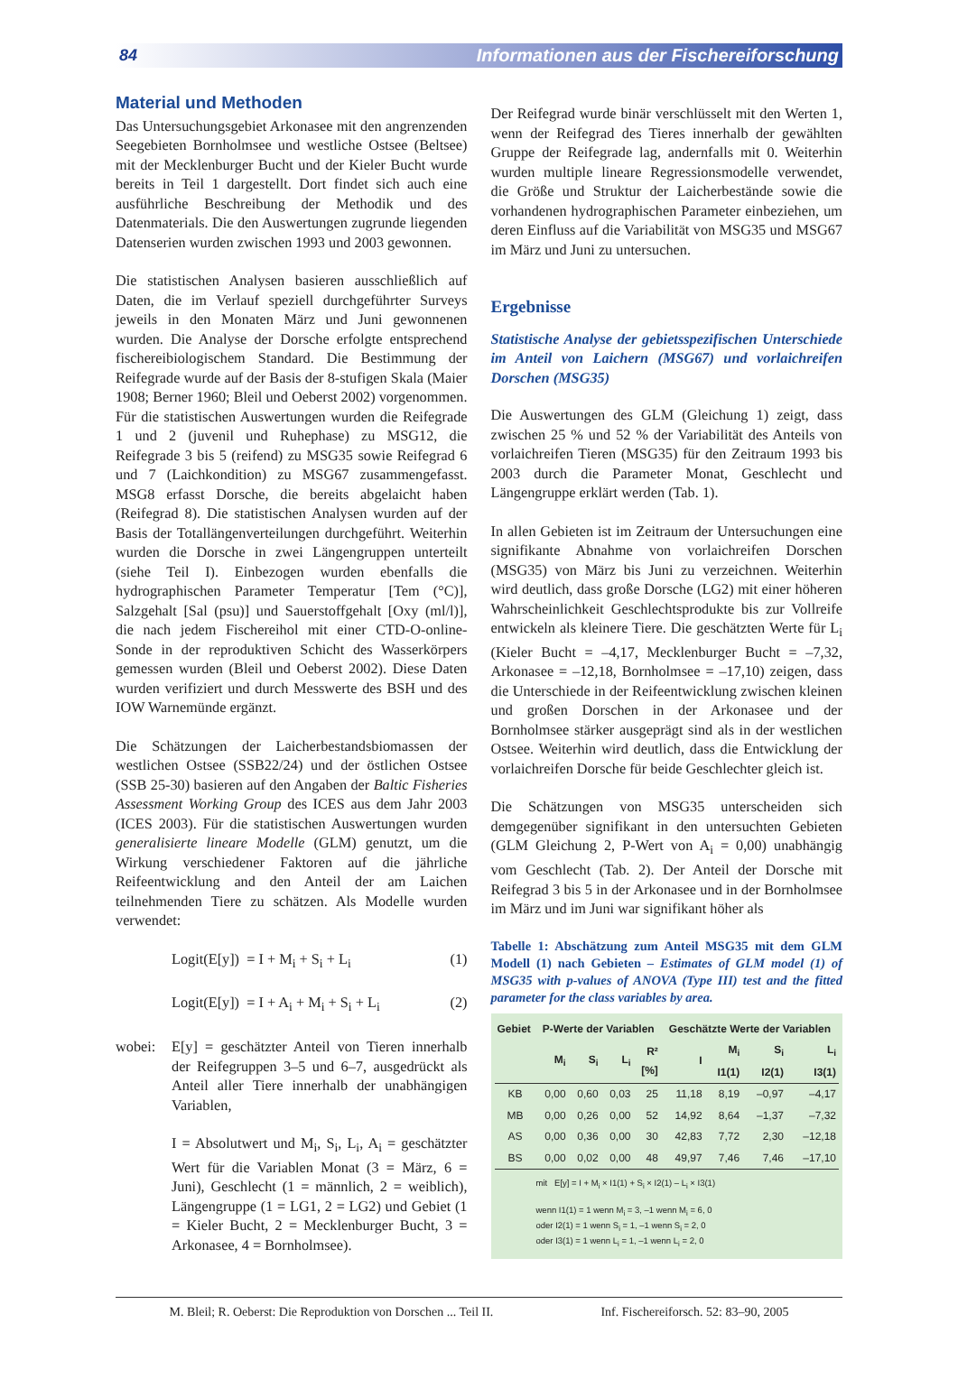84 Informationen aus der Fischereiforschung
Material und Methoden
Das Untersuchungsgebiet Arkonasee mit den angrenzenden Seegebieten Bornholmsee und westliche Ostsee (Beltsee) mit der Mecklenburger Bucht und der Kieler Bucht wurde bereits in Teil 1 dargestellt. Dort findet sich auch eine ausführliche Beschreibung der Methodik und des Datenmaterials. Die den Auswertungen zugrunde liegenden Datenserien wurden zwischen 1993 und 2003 gewonnen.
Die statistischen Analysen basieren ausschließlich auf Daten, die im Verlauf speziell durchgeführter Surveys jeweils in den Monaten März und Juni gewonnenen wurden. Die Analyse der Dorsche erfolgte entsprechend fischereibiologischem Standard. Die Bestimmung der Reifegrade wurde auf der Basis der 8-stufigen Skala (Maier 1908; Berner 1960; Bleil und Oeberst 2002) vorgenommen. Für die statistischen Auswertungen wurden die Reifegrade 1 und 2 (juvenil und Ruhephase) zu MSG12, die Reifegrade 3 bis 5 (reifend) zu MSG35 sowie Reifegrad 6 und 7 (Laichkondition) zu MSG67 zusammengefasst. MSG8 erfasst Dorsche, die bereits abgelaicht haben (Reifegrad 8). Die statistischen Analysen wurden auf der Basis der Totallängenverteilungen durchgeführt. Weiterhin wurden die Dorsche in zwei Längengruppen unterteilt (siehe Teil I). Einbezogen wurden ebenfalls die hydrographischen Parameter Temperatur [Tem (°C)], Salzgehalt [Sal (psu)] und Sauerstoffgehalt [Oxy (ml/l)], die nach jedem Fischereihol mit einer CTD-O-online-Sonde in der reproduktiven Schicht des Wasserkörpers gemessen wurden (Bleil und Oeberst 2002). Diese Daten wurden verifiziert und durch Messwerte des BSH und des IOW Warnemünde ergänzt.
Die Schätzungen der Laicherbestandsbiomassen der westlichen Ostsee (SSB22/24) und der östlichen Ostsee (SSB 25-30) basieren auf den Angaben der Baltic Fisheries Assessment Working Group des ICES aus dem Jahr 2003 (ICES 2003). Für die statistischen Auswertungen wurden generalisierte lineare Modelle (GLM) genutzt, um die Wirkung verschiedener Faktoren auf die jährliche Reifeentwicklung and den Anteil der am Laichen teilnehmenden Tiere zu schätzen. Als Modelle wurden verwendet:
Logit(E[y]) = I + M<sub>i</sub> + S<sub>i</sub> + L<sub>i</sub> (1)
Logit(E[y]) = I + A<sub>i</sub> + M<sub>i</sub> + S<sub>i</sub> + L<sub>i</sub> (2)
wobei: E[y] = geschätzter Anteil von Tieren innerhalb der Reifegruppen 3–5 und 6–7, ausgedrückt als Anteil aller Tiere innerhalb der unabhängigen Variablen,
I = Absolutwert und M<sub>i</sub>, S<sub>i</sub>, L<sub>i</sub>, A<sub>i</sub> = geschätzter Wert für die Variablen Monat (3 = März, 6 = Juni), Geschlecht (1 = männlich, 2 = weiblich), Längengruppe (1 = LG1, 2 = LG2) und Gebiet (1 = Kieler Bucht, 2 = Mecklenburger Bucht, 3 = Arkonasee, 4 = Bornholmsee).
Der Reifegrad wurde binär verschlüsselt mit den Werten 1, wenn der Reifegrad des Tieres innerhalb der gewählten Gruppe der Reifegrade lag, andernfalls mit 0. Weiterhin wurden multiple lineare Regressionsmodelle verwendet, die Größe und Struktur der Laicherbestände sowie die vorhandenen hydrographischen Parameter einbeziehen, um deren Einfluss auf die Variabilität von MSG35 und MSG67 im März und Juni zu untersuchen.
Ergebnisse
Statistische Analyse der gebietsspezifischen Unterschiede im Anteil von Laichern (MSG67) und vorlaichreifen Dorschen (MSG35)
Die Auswertungen des GLM (Gleichung 1) zeigt, dass zwischen 25 % und 52 % der Variabilität des Anteils von vorlaichreifen Tieren (MSG35) für den Zeitraum 1993 bis 2003 durch die Parameter Monat, Geschlecht und Längengruppe erklärt werden (Tab. 1).
In allen Gebieten ist im Zeitraum der Untersuchungen eine signifikante Abnahme von vorlaichreifen Dorschen (MSG35) von März bis Juni zu verzeichnen. Weiterhin wird deutlich, dass große Dorsche (LG2) mit einer höheren Wahrscheinlichkeit Geschlechtsprodukte bis zur Vollreife entwickeln als kleinere Tiere. Die geschätzten Werte für L<sub>i</sub> (Kieler Bucht = –4,17, Mecklenburger Bucht = –7,32, Arkonasee = –12,18, Bornholmsee = –17,10) zeigen, dass die Unterschiede in der Reifeentwicklung zwischen kleinen und großen Dorschen in der Arkonasee und der Bornholmsee stärker ausgeprägt sind als in der westlichen Ostsee. Weiterhin wird deutlich, dass die Entwicklung der vorlaichreifen Dorsche für beide Geschlechter gleich ist.
Die Schätzungen von MSG35 unterscheiden sich demgegenüber signifikant in den untersuchten Gebieten (GLM Gleichung 2, P-Wert von A<sub>i</sub> = 0,00) unabhängig vom Geschlecht (Tab. 2). Der Anteil der Dorsche mit Reifegrad 3 bis 5 in der Arkonasee und in der Bornholmsee im März und im Juni war signifikant höher als
Tabelle 1: Abschätzung zum Anteil MSG35 mit dem GLM Modell (1) nach Gebieten – Estimates of GLM model (1) of MSG35 with p-values of ANOVA (Type III) test and the fitted parameter for the class variables by area.
| Gebiet | P-Werte der Variablen | | | | Geschätzte Werte der Variablen | | | |
| --- | --- | --- | --- | --- | --- | --- | --- | --- |
| | M<sub>i</sub> | S<sub>i</sub> | L<sub>i</sub> | R² [%] | I | M<sub>i</sub> I1(1) | S<sub>i</sub> I2(1) | L<sub>i</sub> I3(1) |
| KB | 0,00 | 0,60 | 0,03 | 25 | 11,18 | 8,19 | –0,97 | –4,17 |
| MB | 0,00 | 0,26 | 0,00 | 52 | 14,92 | 8,64 | –1,37 | –7,32 |
| AS | 0,00 | 0,36 | 0,00 | 30 | 42,83 | 7,72 | 2,30 | –12,18 |
| BS | 0,00 | 0,02 | 0,00 | 48 | 49,97 | 7,46 | 7,46 | –17,10 |
mit E[y] = I + M<sub>i</sub> × I1(1) + S<sub>i</sub> × I2(1) – L<sub>i</sub> × I3(1)
wenn I1(1) = 1 wenn M<sub>i</sub> = 3, –1 wenn M<sub>i</sub> = 6, 0
oder I2(1) = 1 wenn S<sub>i</sub> = 1, –1 wenn S<sub>i</sub> = 2, 0
oder I3(1) = 1 wenn L<sub>i</sub> = 1, –1 wenn L<sub>i</sub> = 2, 0
M. Bleil; R. Oeberst: Die Reproduktion von Dorschen ... Teil II. Inf. Fischereiforsch. 52: 83–90, 2005